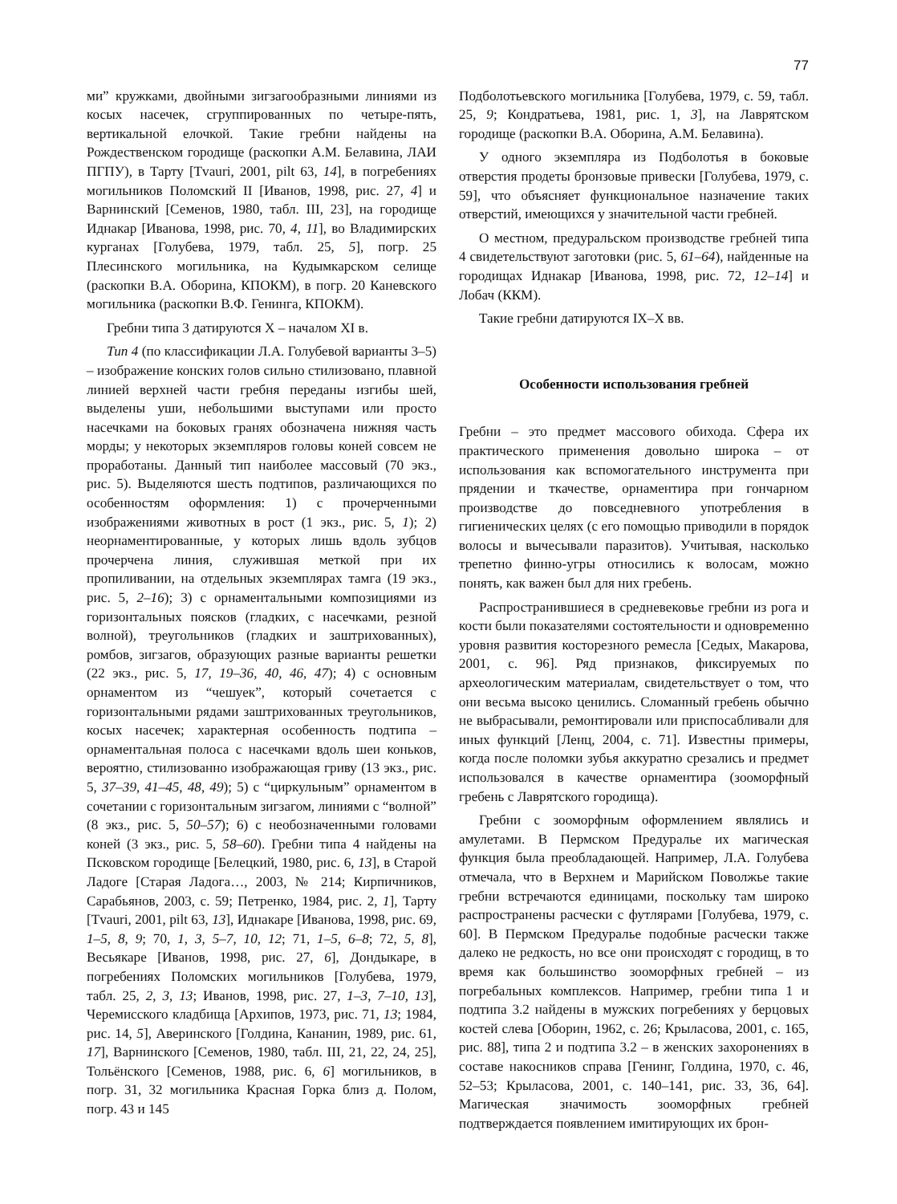77
ми” кружками, двойными зигзагообразными линиями из косых насечек, сгруппированных по четыре-пять, вертикальной елочкой. Такие гребни найдены на Рождественском городище (раскопки А.М. Белавина, ЛАИ ПГПУ), в Тарту [Tvauri, 2001, pilt 63, 14], в погребениях могильников Поломский II [Иванов, 1998, рис. 27, 4] и Варнинский [Семенов, 1980, табл. III, 23], на городище Иднакар [Иванова, 1998, рис. 70, 4, 11], во Владимирских курганах [Голубева, 1979, табл. 25, 5], погр. 25 Плесинского могильника, на Кудымкарском селище (раскопки В.А. Оборина, КПОКМ), в погр. 20 Каневского могильника (раскопки В.Ф. Генинга, КПОКМ).
Гребни типа 3 датируются X – началом XI в.
Тип 4 (по классификации Л.А. Голубевой варианты 3–5) – изображение конских голов сильно стилизовано, плавной линией верхней части гребня переданы изгибы шей, выделены уши, небольшими выступами или просто насечками на боковых гранях обозначена нижняя часть морды; у некоторых экземпляров головы коней совсем не проработаны. Данный тип наиболее массовый (70 экз., рис. 5). Выделяются шесть подтипов, различающихся по особенностям оформления: 1) с прочерченными изображениями животных в рост (1 экз., рис. 5, 1); 2) неорнаментированные, у которых лишь вдоль зубцов прочерчена линия, служившая меткой при их пропиливании, на отдельных экземплярах тамга (19 экз., рис. 5, 2–16); 3) с орнаментальными композициями из горизонтальных поясков (гладких, с насечками, резной волной), треугольников (гладких и заштрихованных), ромбов, зигзагов, образующих разные варианты решетки (22 экз., рис. 5, 17, 19–36, 40, 46, 47); 4) с основным орнаментом из “чешуек”, который сочетается с горизонтальными рядами заштрихованных треугольников, косых насечек; характерная особенность подтипа – орнаментальная полоса с насечками вдоль шеи коньков, вероятно, стилизованно изображающая гриву (13 экз., рис. 5, 37–39, 41–45, 48, 49); 5) с “циркульным” орнаментом в сочетании с горизонтальным зигзагом, линиями с “волной” (8 экз., рис. 5, 50–57); 6) с необозначенными головами коней (3 экз., рис. 5, 58–60). Гребни типа 4 найдены на Псковском городище [Белецкий, 1980, рис. 6, 13], в Старой Ладоге [Старая Ладога…, 2003, № 214; Кирпичников, Сарабьянов, 2003, с. 59; Петренко, 1984, рис. 2, 1], Тарту [Tvauri, 2001, pilt 63, 13], Иднакаре [Иванова, 1998, рис. 69, 1–5, 8, 9; 70, 1, 3, 5–7, 10, 12; 71, 1–5, 6–8; 72, 5, 8], Весьякаре [Иванов, 1998, рис. 27, 6], Дондыкаре, в погребениях Поломских могильников [Голубева, 1979, табл. 25, 2, 3, 13; Иванов, 1998, рис. 27, 1–3, 7–10, 13], Черемисского кладбища [Архипов, 1973, рис. 71, 13; 1984, рис. 14, 5], Аверинского [Голдина, Кананин, 1989, рис. 61, 17], Варнинского [Семенов, 1980, табл. III, 21, 22, 24, 25], Тольёнского [Семенов, 1988, рис. 6, 6] могильников, в погр. 31, 32 могильника Красная Горка близ д. Полом, погр. 43 и 145
Подболотьевского могильника [Голубева, 1979, с. 59, табл. 25, 9; Кондратьева, 1981, рис. 1, 3], на Лаврятском городище (раскопки В.А. Оборина, А.М. Белавина).
У одного экземпляра из Подболотья в боковые отверстия продеты бронзовые привески [Голубева, 1979, с. 59], что объясняет функциональное назначение таких отверстий, имеющихся у значительной части гребней.
О местном, предуральском производстве гребней типа 4 свидетельствуют заготовки (рис. 5, 61–64), найденные на городищах Иднакар [Иванова, 1998, рис. 72, 12–14] и Лобач (ККМ).
Такие гребни датируются IX–X вв.
Особенности использования гребней
Гребни – это предмет массового обихода. Сфера их практического применения довольно широка – от использования как вспомогательного инструмента при прядении и ткачестве, орнаментира при гончарном производстве до повседневного употребления в гигиенических целях (с его помощью приводили в порядок волосы и вычесывали паразитов). Учитывая, насколько трепетно финно-угры относились к волосам, можно понять, как важен был для них гребень.
Распространившиеся в средневековье гребни из рога и кости были показателями состоятельности и одновременно уровня развития косторезного ремесла [Седых, Макарова, 2001, с. 96]. Ряд признаков, фиксируемых по археологическим материалам, свидетельствует о том, что они весьма высоко ценились. Сломанный гребень обычно не выбрасывали, ремонтировали или приспосабливали для иных функций [Ленц, 2004, с. 71]. Известны примеры, когда после поломки зубья аккуратно срезались и предмет использовался в качестве орнаментира (зооморфный гребень с Лаврятского городища).
Гребни с зооморфным оформлением являлись и амулетами. В Пермском Предуралье их магическая функция была преобладающей. Например, Л.А. Голубева отмечала, что в Верхнем и Марийском Поволжье такие гребни встречаются единицами, поскольку там широко распространены расчески с футлярами [Голубева, 1979, с. 60]. В Пермском Предуралье подобные расчески также далеко не редкость, но все они происходят с городищ, в то время как большинство зооморфных гребней – из погребальных комплексов. Например, гребни типа 1 и подтипа 3.2 найдены в мужских погребениях у берцовых костей слева [Оборин, 1962, с. 26; Крыласова, 2001, с. 165, рис. 88], типа 2 и подтипа 3.2 – в женских захоронениях в составе накосников справа [Генинг, Голдина, 1970, с. 46, 52–53; Крыласова, 2001, с. 140–141, рис. 33, 36, 64]. Магическая значимость зооморфных гребней подтверждается появлением имитирующих их брон-